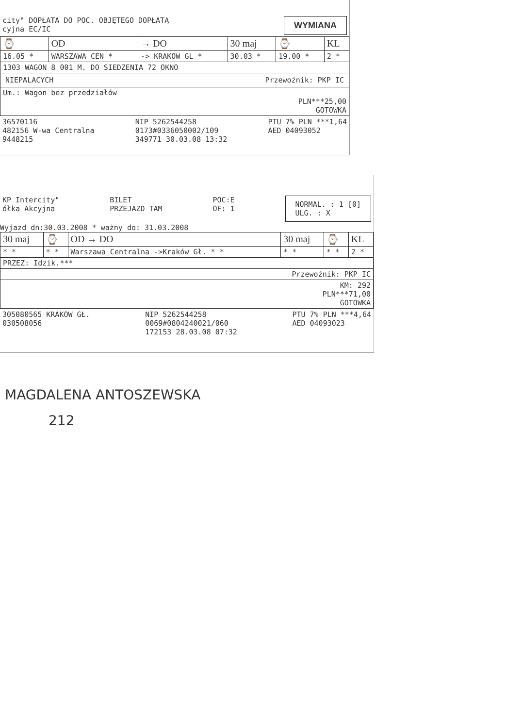city" DOPŁATA DO POC. OBJĘTEGO DOPŁATĄ
cyjna EC/IC
WYMIANA
| ⌚ | OD | → DO | 30 maj | ⌚ | KL |
| --- | --- | --- | --- | --- | --- |
| 16.05 * | WARSZAWA CEN * | -> KRAKOW GL * | 30.03 * | 19.00 * | 2 * |
| 1303 WAGON 8 001 M. DO SIEDZENIA 72 OKNO | | | | | |
| NIEPALACYCH Przewoźnik: PKP IC | | | | | |
| Um.: Wagon bez przedziałów PLN***25,00 GOTOWKA | | | | | |
36570116
482156 W-wa Centralna
9448215
NIP 5262544258
0173#0336050002/109
349771 30.03.08 13:32
PTU 7% PLN ***1,64
AED 04093052
KP Intercity"
ółka Akcyjna
BILET
PRZEJAZD TAM
POC:E
OF: 1
NORMAL. : 1 [0]
ULG. : X
Wyjazd dn:30.03.2008 * ważny do: 31.03.2008
| 30 maj | ⌚ | OD → DO | 30 maj | ⌚ | KL |
| --- | --- | --- | --- | --- | --- |
| * * | * * | Warszawa Centralna ->Kraków Gł. * * | * * | * * | 2 * |
| PRZEZ: Idzik.*** | | | | | |
| Przewoźnik: PKP IC | | | | | |
| KM: 292 PLN***71,00 GOTOWKA | | | | | |
305080565 KRAKOW GŁ.
030508056
NIP 5262544258
0069#0804240021/060
172153 28.03.08 07:32
PTU 7% PLN ***4,64
AED 04093023
MAGDALENA ANTOSZEWSKA
212